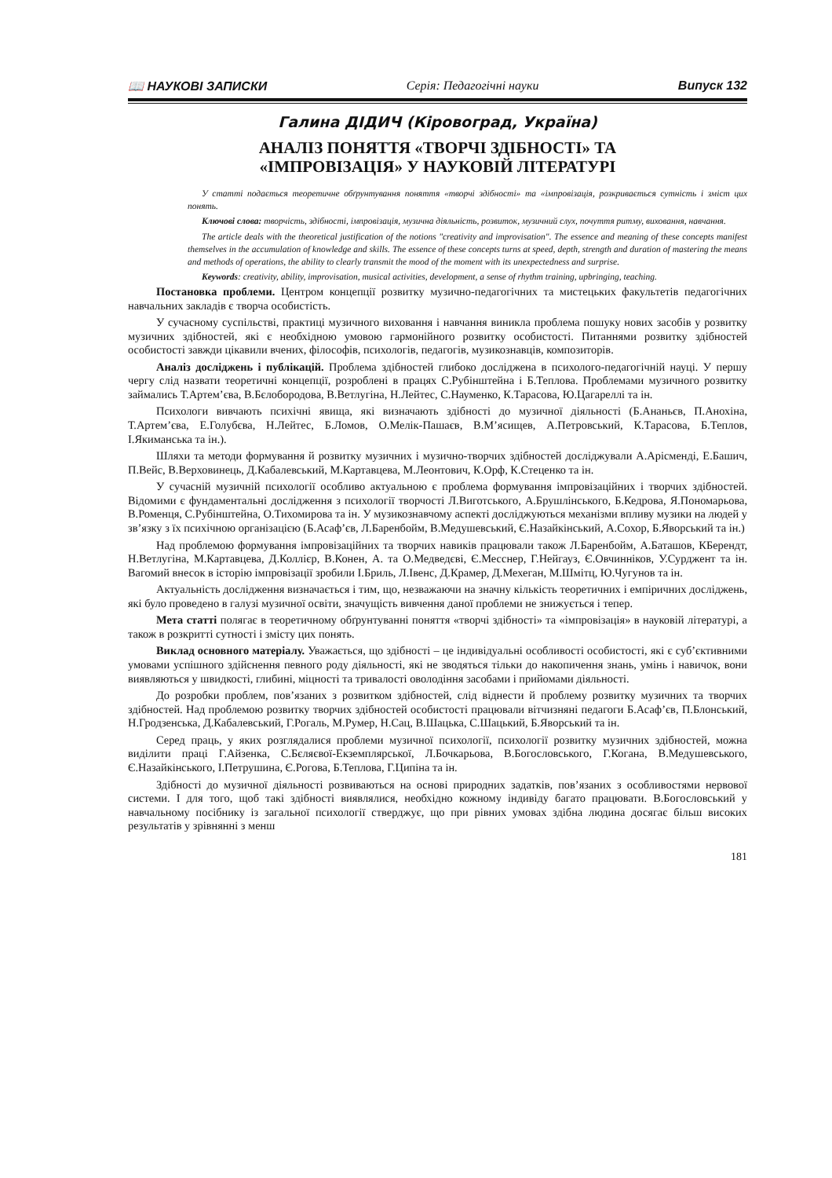📖 НАУКОВІ ЗАПИСКИ Серія: Педагогічні науки Випуск 132
Галина ДІДИЧ (Кіровоград, Україна)
АНАЛІЗ ПОНЯТТЯ «ТВОРЧІ ЗДІБНОСТІ» ТА
«ІМПРОВІЗАЦІЯ» У НАУКОВІЙ ЛІТЕРАТУРІ
У статті подається теоретичне обґрунтування поняття «творчі здібності» та «імпровізація, розкривається сутність і зміст цих понять.
Ключові слова: творчість, здібності, імпровізація, музична діяльність, розвиток, музичний слух, почуття ритму, виховання, навчання.
The article deals with the theoretical justification of the notions "creativity and improvisation". The essence and meaning of these concepts manifest themselves in the accumulation of knowledge and skills. The essence of these concepts turns at speed, depth, strength and duration of mastering the means and methods of operations, the ability to clearly transmit the mood of the moment with its unexpectedness and surprise.
Keywords: creativity, ability, improvisation, musical activities, development, a sense of rhythm training, upbringing, teaching.
Постановка проблеми. Центром концепції розвитку музично-педагогічних та мистецьких факультетів педагогічних навчальних закладів є творча особистість.
У сучасному суспільстві, практиці музичного виховання і навчання виникла проблема пошуку нових засобів у розвитку музичних здібностей, які є необхідною умовою гармонійного розвитку особистості. Питаннями розвитку здібностей особистості завжди цікавили вчених, філософів, психологів, педагогів, музикознавців, композиторів.
Аналіз досліджень і публікацій. Проблема здібностей глибоко досліджена в психолого-педагогічній науці. У першу чергу слід назвати теоретичні концепції, розроблені в працях С.Рубінштейна і Б.Теплова. Проблемами музичного розвитку займались Т.Артем’єва, В.Бєлобородова, В.Ветлугіна, Н.Лейтес, С.Науменко, К.Тарасова, Ю.Цагареллі та ін.
Психологи вивчають психічні явища, які визначають здібності до музичної діяльності (Б.Ананьєв, П.Анохіна, Т.Артем’єва, Е.Голубєва, Н.Лейтес, Б.Ломов, О.Мелік-Пашаєв, В.М’ясищев, А.Петровський, К.Тарасова, Б.Теплов, І.Якиманська та ін.).
Шляхи та методи формування й розвитку музичних і музично-творчих здібностей досліджували А.Арісменді, Е.Башич, П.Вейс, В.Верховинець, Д.Кабалевський, М.Картавцева, М.Леонтович, К.Орф, К.Стеценко та ін.
У сучасній музичній психології особливо актуальною є проблема формування імпровізаційних і творчих здібностей. Відомими є фундаментальні дослідження з психології творчості Л.Виготського, А.Брушлінського, Б.Кедрова, Я.Пономарьова, В.Роменця, С.Рубінштейна, О.Тихомирова та ін. У музикознавчому аспекті досліджуються механізми впливу музики на людей у зв’язку з їх психічною організацією (Б.Асаф’єв, Л.Баренбойм, В.Медушевський, Є.Назайкінський, А.Сохор, Б.Яворський та ін.)
Над проблемою формування імпровізаційних та творчих навиків працювали також Л.Баренбойм, А.Баташов, КБерендт, Н.Ветлугіна, М.Картавцева, Д.Коллієр, В.Конен, А. та О.Медведєві, Є.Месснер, Г.Нейгауз, Є.Овчинніков, У.Сурджент та ін. Вагомий внесок в історію імпровізації зробили І.Бриль, Л.Івенс, Д.Крамер, Д.Мехеган, М.Шмітц, Ю.Чугунов та ін.
Актуальність дослідження визначається і тим, що, незважаючи на значну кількість теоретичних і емпіричних досліджень, які було проведено в галузі музичної освіти, значущість вивчення даної проблеми не знижується і тепер.
Мета статті полягає в теоретичному обґрунтуванні поняття «творчі здібності» та «імпровізація» в науковій літературі, а також в розкритті сутності і змісту цих понять.
Виклад основного матеріалу. Уважається, що здібності – це індивідуальні особливості особистості, які є суб’єктивними умовами успішного здійснення певного роду діяльності, які не зводяться тільки до накопичення знань, умінь і навичок, вони виявляються у швидкості, глибині, міцності та тривалості оволодіння засобами і прийомами діяльності.
До розробки проблем, пов’язаних з розвитком здібностей, слід віднести й проблему розвитку музичних та творчих здібностей. Над проблемою розвитку творчих здібностей особистості працювали вітчизняні педагоги Б.Асаф’єв, П.Блонський, Н.Гродзенська, Д.Кабалевський, Г.Рогаль, М.Румер, Н.Сац, В.Шацька, С.Шацький, Б.Яворський та ін.
Серед праць, у яких розглядалися проблеми музичної психології, психології розвитку музичних здібностей, можна виділити праці Г.Айзенка, С.Бєляєвої-Екземплярської, Л.Бочкарьова, В.Богословського, Г.Когана, В.Медушевського, Є.Назайкінського, І.Петрушина, Є.Рогова, Б.Теплова, Г.Ципіна та ін.
Здібності до музичної діяльності розвиваються на основі природних задатків, пов’язаних з особливостями нервової системи. І для того, щоб такі здібності виявлялися, необхідно кожному індивіду багато працювати. В.Богословський у навчальному посібнику із загальної психології стверджує, що при рівних умовах здібна людина досягає більш високих результатів у зрівнянні з менш
181